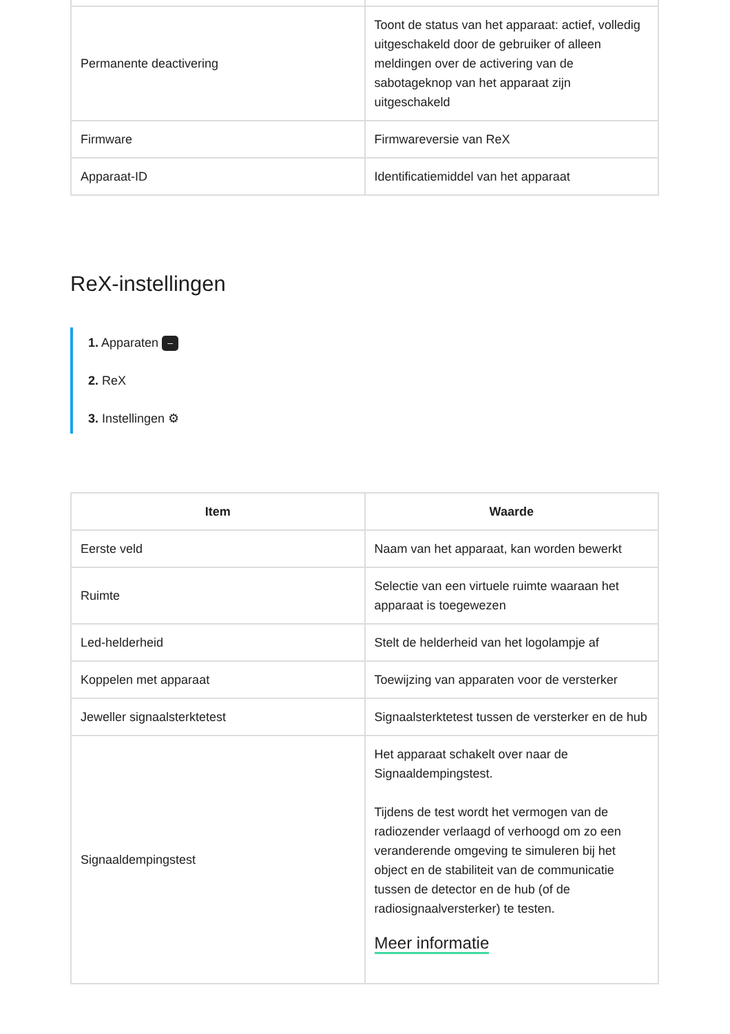| Permanente deactivering | Toont de status van het apparaat: actief, volledig uitgeschakeld door de gebruiker of alleen meldingen over de activering van de sabotageknop van het apparaat zijn uitgeschakeld |
| Firmware | Firmwareversie van ReX |
| Apparaat-ID | Identificatiemiddel van het apparaat |
ReX-instellingen
1. Apparaten –
2. ReX
3. Instellingen ⚙
| Item | Waarde |
| --- | --- |
| Eerste veld | Naam van het apparaat, kan worden bewerkt |
| Ruimte | Selectie van een virtuele ruimte waaraan het apparaat is toegewezen |
| Led-helderheid | Stelt de helderheid van het logolampje af |
| Koppelen met apparaat | Toewijzing van apparaten voor de versterker |
| Jeweller signaalsterktetest | Signaalsterktetest tussen de versterker en de hub |
| Signaaldempingstest | Het apparaat schakelt over naar de Signaaldempingstest. Tijdens de test wordt het vermogen van de radiozender verlaagd of verhoogd om zo een veranderende omgeving te simuleren bij het object en de stabiliteit van de communicatie tussen de detector en de hub (of de radiosignaalversterker) te testen. Meer informatie |